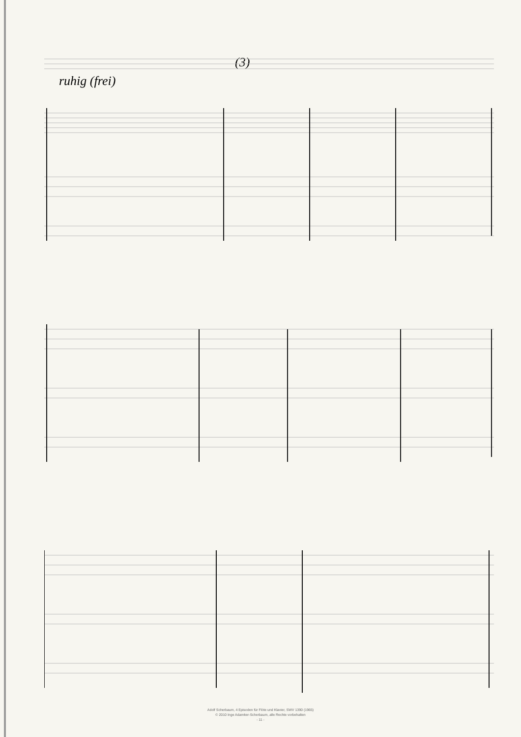(3)
ruhig (frei)
Adolf Scherbaum, 4 Episoden für Flöte und Klavier, SWV 1390 (1965)
© 2010 Inge Adamker-Scherbaum, alle Rechte vorbehalten
- 11 -